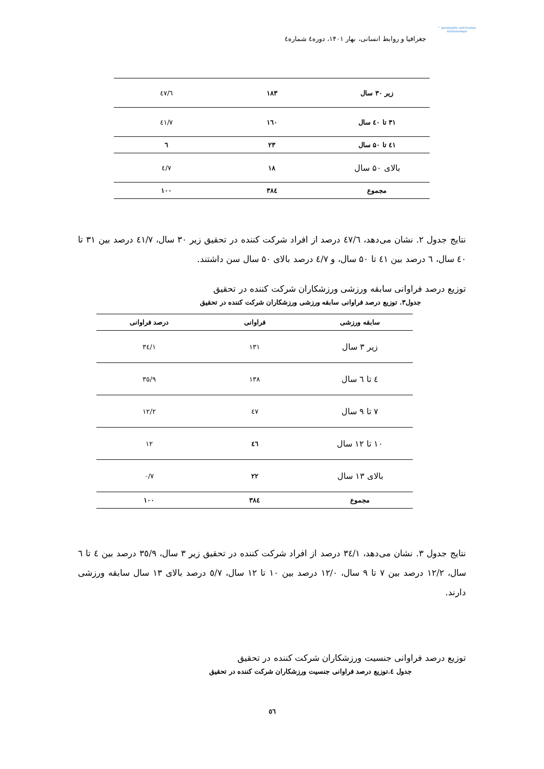◠ geography and human relationships
جغرافیا و روابط انسانی، بهار ۱۴۰۱، دوره٤ شماره٤
| زیر ۳۰ سال | ۱۸۳ | ٤٧/٦ |
| ۳۱ تا ٤٠ سال | ۱٦۰ | ٤١/٧ |
| ٤۱ تا ۵۰ سال | ۲۳ | ٦ |
| بالای ۵۰ سال | ۱۸ | ٤/٧ |
| مجموع | ۳۸٤ | ۱۰۰ |
نتایج جدول ۲. نشان می‌دهد، ٤٧/٦ درصد از افراد شرکت کننده در تحقیق زیر ۳۰ سال، ٤١/٧ درصد بین ۳۱ تا ٤۰ سال، ٦ درصد بین ٤۱ تا ۵۰ سال، و ٤/٧ درصد بالای ۵۰ سال سن داشتند.
توزیع درصد فراوانی سابقه ورزشی ورزشکاران شرکت کننده در تحقیق
جدول۳. توزیع درصد فراوانی سابقه ورزشی ورزشکاران شرکت کننده در تحقیق
| سابقه ورزشی | فراوانی | درصد فراوانی |
| --- | --- | --- |
| زیر ۳ سال | ۱۳۱ | ٣٤/١ |
| ٤ تا ٦ سال | ۱۳۸ | ٣٥/٩ |
| ۷ تا ۹ سال | ٤٧ | ١٢/٢ |
| ۱۰ تا ۱۲ سال | ٤٦ | ۱۲ |
| بالای ۱۳ سال | ۲۲ | ٠/٧ |
| مجموع | ۳۸٤ | ۱۰۰ |
نتایج جدول ۳. نشان می‌دهد، ٣٤/١ درصد از افراد شرکت کننده در تحقیق زیر ۳ سال، ٣٥/٩ درصد بین ٤ تا ٦ سال، ١٢/٢ درصد بین ۷ تا ۹ سال، ١٢/٠ درصد بین ۱۰ تا ۱۲ سال، ٥/٧ درصد بالای ۱۳ سال سابقه ورزشی دارند.
توزیع درصد فراوانی جنسیت ورزشکاران شرکت کننده در تحقیق
جدول ٤.توزیع درصد فراوانی جنسیت ورزشکاران شرکت کننده در تحقیق
٥٦